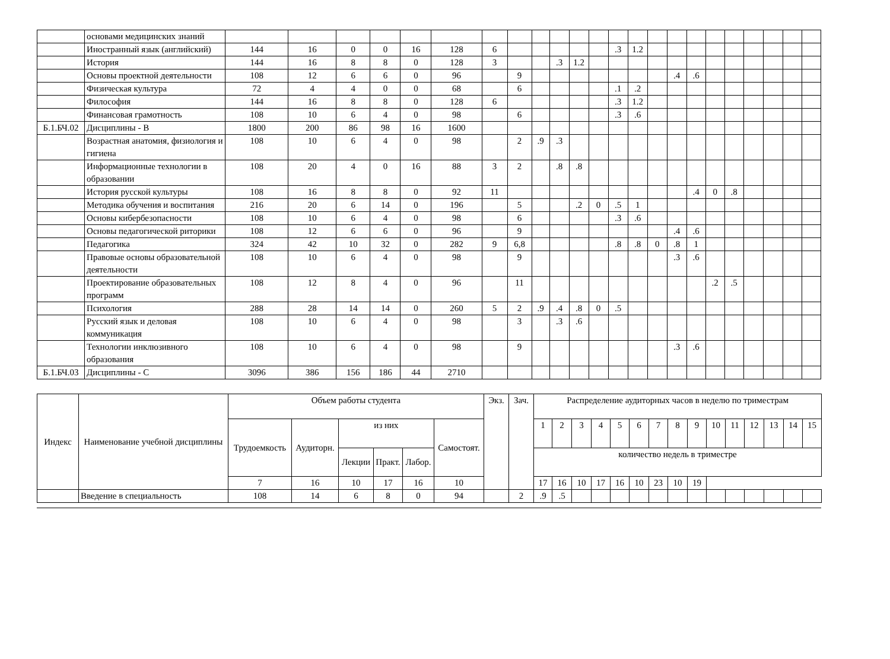| | основами медицинских знаний | | | | | | | | | | | | | | | | | | | | | | | |
| | Иностранный язык (английский) | 144 | 16 | 0 | 0 | 16 | 128 | 6 | | | | | | .3 | 1.2 | | | | | | | | | |
| | История | 144 | 16 | 8 | 8 | 0 | 128 | 3 | | | .3 | 1.2 | | | | | | | | | | | | |
| | Основы проектной деятельности | 108 | 12 | 6 | 6 | 0 | 96 | | 9 | | | | | | | | .4 | .6 | | | | | | |
| | Физическая культура | 72 | 4 | 4 | 0 | 0 | 68 | | 6 | | | | | .1 | .2 | | | | | | | | | |
| | Философия | 144 | 16 | 8 | 8 | 0 | 128 | 6 | | | | | | .3 | 1.2 | | | | | | | | | |
| | Финансовая грамотность | 108 | 10 | 6 | 4 | 0 | 98 | | 6 | | | | | .3 | .6 | | | | | | | | | |
| Б.1.БЧ.02 | Дисциплины - В | 1800 | 200 | 86 | 98 | 16 | 1600 | | | | | | | | | | | | | | | | | |
| | Возрастная анатомия, физиология и гигиена | 108 | 10 | 6 | 4 | 0 | 98 | | 2 | .9 | .3 | | | | | | | | | | | | | |
| | Информационные технологии в образовании | 108 | 20 | 4 | 0 | 16 | 88 | 3 | 2 | | .8 | .8 | | | | | | | | | | | | |
| | История русской культуры | 108 | 16 | 8 | 8 | 0 | 92 | 11 | | | | | | | | | | .4 | 0 | .8 | | | | |
| | Методика обучения и воспитания | 216 | 20 | 6 | 14 | 0 | 196 | | 5 | | | .2 | 0 | .5 | 1 | | | | | | | | | |
| | Основы кибербезопасности | 108 | 10 | 6 | 4 | 0 | 98 | | 6 | | | | | .3 | .6 | | | | | | | | | |
| | Основы педагогической риторики | 108 | 12 | 6 | 6 | 0 | 96 | | 9 | | | | | | | | .4 | .6 | | | | | | |
| | Педагогика | 324 | 42 | 10 | 32 | 0 | 282 | 9 | 6,8 | | | | | .8 | .8 | 0 | .8 | 1 | | | | | | |
| | Правовые основы образовательной деятельности | 108 | 10 | 6 | 4 | 0 | 98 | | 9 | | | | | | | | .3 | .6 | | | | | | |
| | Проектирование образовательных программ | 108 | 12 | 8 | 4 | 0 | 96 | | 11 | | | | | | | | | | .2 | .5 | | | | |
| | Психология | 288 | 28 | 14 | 14 | 0 | 260 | 5 | 2 | .9 | .4 | .8 | 0 | .5 | | | | | | | | | | |
| | Русский язык и деловая коммуникация | 108 | 10 | 6 | 4 | 0 | 98 | | 3 | | .3 | .6 | | | | | | | | | | | | |
| | Технологии инклюзивного образования | 108 | 10 | 6 | 4 | 0 | 98 | | 9 | | | | | | | | .3 | .6 | | | | | | |
| Б.1.БЧ.03 | Дисциплины - С | 3096 | 386 | 156 | 186 | 44 | 2710 | | | | | | | | | | | | | | | | | |
| Индекс | Наименование учебной дисциплины | Объем работы студента | | | | | | Экз. | Зач. | Распределение аудиторных часов в неделю по триместрам | | | | | | | | | | | | | | |
| --- | --- | --- | --- | --- | --- | --- | --- | --- | --- | --- | --- | --- | --- | --- | --- | --- | --- | --- | --- | --- | --- | --- | --- | --- |
| | | Трудоемкость | Аудиторн. | из них | | | Самостоят. | | | 1 | 2 | 3 | 4 | 5 | 6 | 7 | 8 | 9 | 10 | 11 | 12 | 13 | 14 | 15 |
| | | | | Лекции | Практ. | Лабор. | | | | количество недель в триместре | | | | | | | | | | | | | | |
| | | 7 | 16 | 10 | 17 | 16 | 10 | | | 17 | 16 | 10 | 17 | 16 | 10 | 23 | 10 | 19 | | | | | | |
| | Введение в специальность | 108 | 14 | 6 | 8 | 0 | 94 | | 2 | .9 | .5 | | | | | | | | | | | | | |